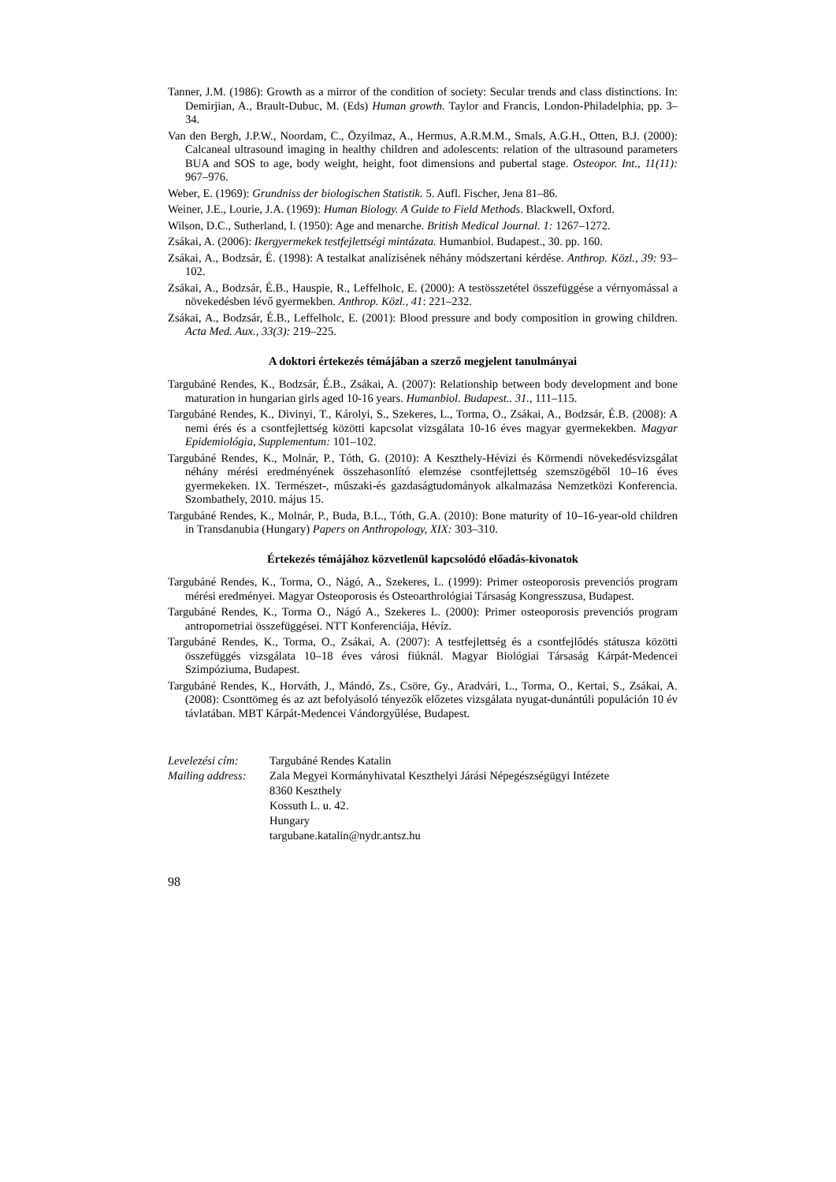Tanner, J.M. (1986): Growth as a mirror of the condition of society: Secular trends and class distinctions. In: Demirjian, A., Brault-Dubuc, M. (Eds) Human growth. Taylor and Francis, London-Philadelphia, pp. 3–34.
Van den Bergh, J.P.W., Noordam, C., Özyilmaz, A., Hermus, A.R.M.M., Smals, A.G.H., Otten, B.J. (2000): Calcaneal ultrasound imaging in healthy children and adolescents: relation of the ultrasound parameters BUA and SOS to age, body weight, height, foot dimensions and pubertal stage. Osteopor. Int., 11(11): 967–976.
Weber, E. (1969): Grundniss der biologischen Statistik. 5. Aufl. Fischer, Jena 81–86.
Weiner, J.E., Lourie, J.A. (1969): Human Biology. A Guide to Field Methods. Blackwell, Oxford.
Wilson, D.C., Sutherland, I. (1950): Age and menarche. British Medical Journal. 1: 1267–1272.
Zsákai, A. (2006): Ikergyermekek testfejlettségi mintázata. Humanbiol. Budapest., 30. pp. 160.
Zsákai, A., Bodzsár, É. (1998): A testalkat analízisének néhány módszertani kérdése. Anthrop. Közl., 39: 93–102.
Zsákai, A., Bodzsár, É.B., Hauspie, R., Leffelholc, E. (2000): A testösszetétel összefüggése a vérnyomással a növekedésben lévő gyermekben. Anthrop. Közl., 41: 221–232.
Zsákai, A., Bodzsár, É.B., Leffelholc, E. (2001): Blood pressure and body composition in growing children. Acta Med. Aux., 33(3): 219–225.
A doktori értekezés témájában a szerző megjelent tanulmányai
Targubáné Rendes, K., Bodzsár, É.B., Zsákai, A. (2007): Relationship between body development and bone maturation in hungarian girls aged 10-16 years. Humanbiol. Budapest.. 31., 111–115.
Targubáné Rendes, K., Divinyi, T., Károlyi, S., Szekeres, L., Torma, O., Zsákai, A., Bodzsár, É.B. (2008): A nemi érés és a csontfejlettség közötti kapcsolat vizsgálata 10-16 éves magyar gyermekekben. Magyar Epidemiológia, Supplementum: 101–102.
Targubáné Rendes, K., Molnár, P., Tóth, G. (2010): A Keszthely-Hévizi és Körmendi növekedésvizsgálat néhány mérési eredményének összehasonlító elemzése csontfejlettség szemszögéből 10–16 éves gyermekeken. IX. Természet-, műszaki-és gazdaságtudományok alkalmazása Nemzetközi Konferencia. Szombathely, 2010. május 15.
Targubáné Rendes, K., Molnár, P., Buda, B.L., Tóth, G.A. (2010): Bone maturity of 10–16-year-old children in Transdanubia (Hungary) Papers on Anthropology, XIX: 303–310.
Értekezés témájához közvetlenül kapcsolódó előadás-kivonatok
Targubáné Rendes, K., Torma, O., Nágó, A., Szekeres, L. (1999): Primer osteoporosis prevenciós program mérési eredményei. Magyar Osteoporosis és Osteoarthrológiai Társaság Kongresszusa, Budapest.
Targubáné Rendes, K., Torma O., Nágó A., Szekeres L. (2000): Primer osteoporosis prevenciós program antropometriai összefüggései. NTT Konferenciája, Hévíz.
Targubáné Rendes, K., Torma, O., Zsákai, A. (2007): A testfejlettség és a csontfejlődés státusza közötti összefüggés vizsgálata 10–18 éves városi fiúknál. Magyar Biológiai Társaság Kárpát-Medencei Szimpóziuma, Budapest.
Targubáné Rendes, K., Horváth, J., Mándó, Zs., Csöre, Gy., Aradvári, L., Torma, O., Kertai, S., Zsákai, A. (2008): Csonttömeg és az azt befolyásoló tényezők előzetes vizsgálata nyugat-dunántúli populáción 10 év távlatában. MBT Kárpát-Medencei Vándorgyűlése, Budapest.
| Levelezési cím: | Targubáné Rendes Katalin |
| Mailing address: | Zala Megyei Kormányhivatal Keszthelyi Járási Népegészségügyi Intézete 8360 Keszthely Kossuth L. u. 42. Hungary targubane.katalin@nydr.antsz.hu |
98